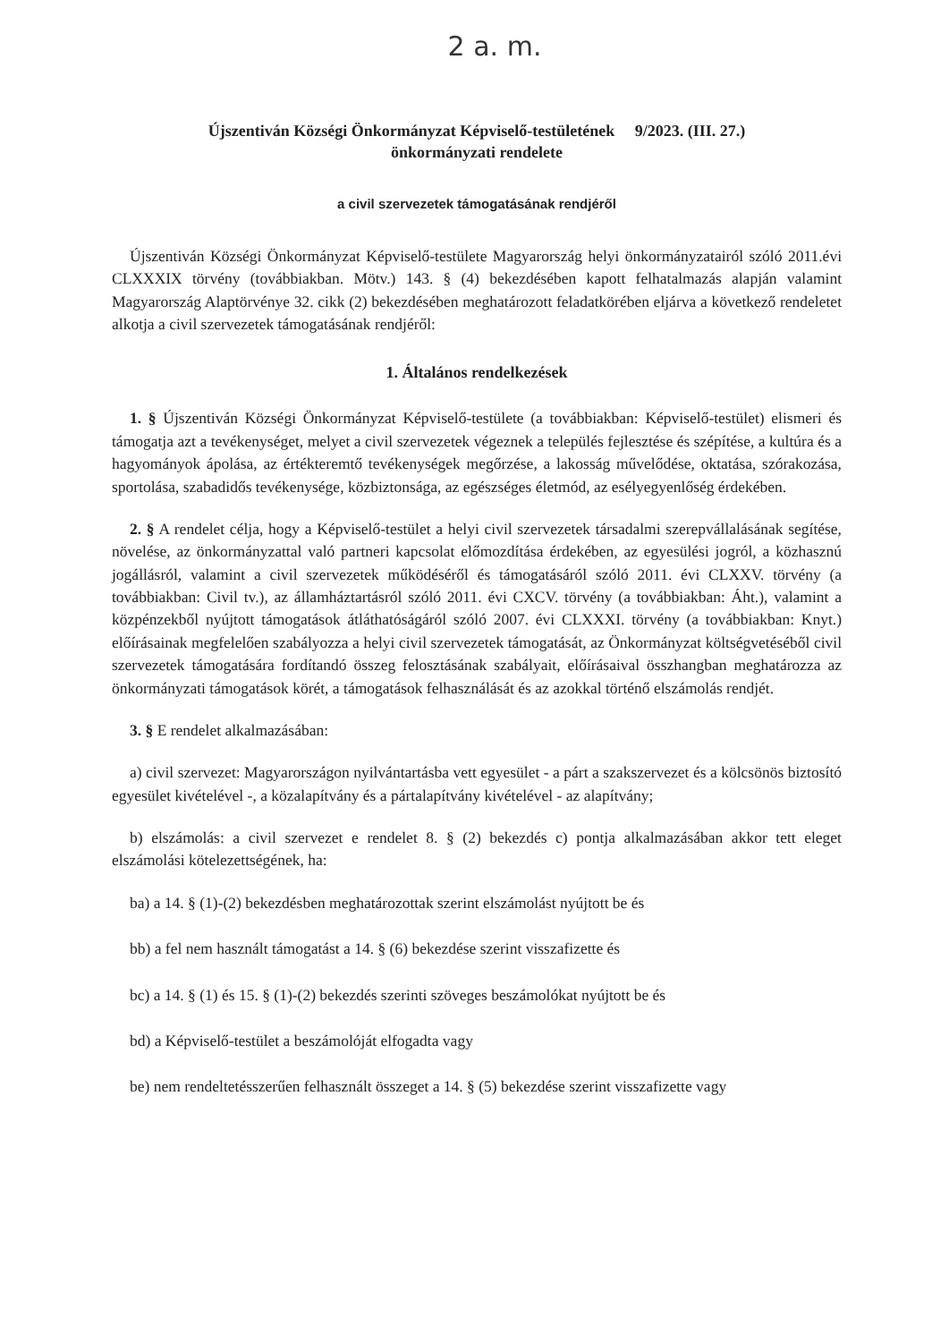2 a. m.
Újszentiván Községi Önkormányzat Képviselő-testületének 9/2023. (III. 27.)
önkormányzati rendelete
a civil szervezetek támogatásának rendjéről
Újszentiván Községi Önkormányzat Képviselő-testülete Magyarország helyi önkormányzatairól szóló 2011.évi CLXXXIX törvény (továbbiakban. Mötv.) 143. § (4) bekezdésében kapott felhatalmazás alapján valamint Magyarország Alaptörvénye 32. cikk (2) bekezdésében meghatározott feladatkörében eljárva a következő rendeletet alkotja a civil szervezetek támogatásának rendjéről:
1. Általános rendelkezések
1. § Újszentiván Községi Önkormányzat Képviselő-testülete (a továbbiakban: Képviselő-testület) elismeri és támogatja azt a tevékenységet, melyet a civil szervezetek végeznek a település fejlesztése és szépítése, a kultúra és a hagyományok ápolása, az értékteremtő tevékenységek megőrzése, a lakosság művelődése, oktatása, szórakozása, sportolása, szabadidős tevékenysége, közbiztonsága, az egészséges életmód, az esélyegyenlőség érdekében.
2. § A rendelet célja, hogy a Képviselő-testület a helyi civil szervezetek társadalmi szerepvállalásának segítése, növelése, az önkormányzattal való partneri kapcsolat előmozdítása érdekében, az egyesülési jogról, a közhasznú jogállásról, valamint a civil szervezetek működéséről és támogatásáról szóló 2011. évi CLXXV. törvény (a továbbiakban: Civil tv.), az államháztartásról szóló 2011. évi CXCV. törvény (a továbbiakban: Áht.), valamint a közpénzekből nyújtott támogatások átláthatóságáról szóló 2007. évi CLXXXI. törvény (a továbbiakban: Knyt.) előírásainak megfelelően szabályozza a helyi civil szervezetek támogatását, az Önkormányzat költségvetéséből civil szervezetek támogatására fordítandó összeg felosztásának szabályait, előírásaival összhangban meghatározza az önkormányzati támogatások körét, a támogatások felhasználását és az azokkal történő elszámolás rendjét.
3. § E rendelet alkalmazásában:
a) civil szervezet: Magyarországon nyilvántartásba vett egyesület - a párt a szakszervezet és a kölcsönös biztosító egyesület kivételével -, a közalapítvány és a pártalapítvány kivételével - az alapítvány;
b) elszámolás: a civil szervezet e rendelet 8. § (2) bekezdés c) pontja alkalmazásában akkor tett eleget elszámolási kötelezettségének, ha:
ba) a 14. § (1)-(2) bekezdésben meghatározottak szerint elszámolást nyújtott be és
bb) a fel nem használt támogatást a 14. § (6) bekezdése szerint visszafizette és
bc) a 14. § (1) és 15. § (1)-(2) bekezdés szerinti szöveges beszámolókat nyújtott be és
bd) a Képviselő-testület a beszámolóját elfogadta vagy
be) nem rendeltetésszerűen felhasznált összeget a 14. § (5) bekezdése szerint visszafizette vagy